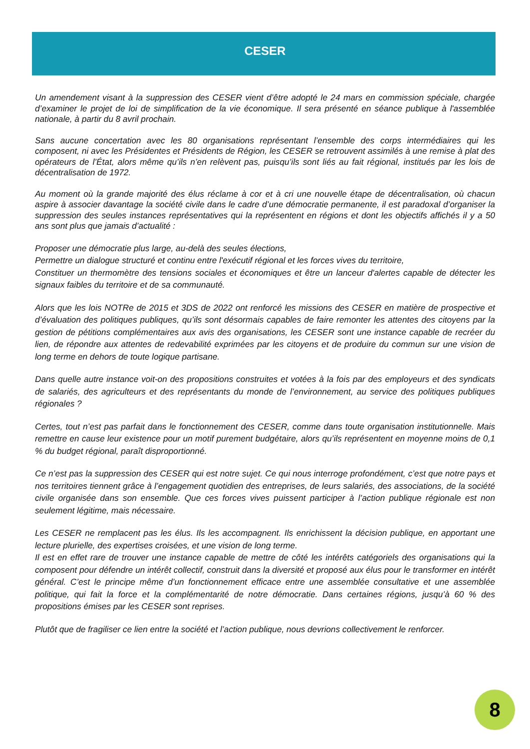CESER
Un amendement visant à la suppression des CESER vient d’être adopté le 24 mars en commission spéciale, chargée d’examiner le projet de loi de simplification de la vie économique. Il sera présenté en séance publique à l'assemblée nationale, à partir du 8 avril prochain.
Sans aucune concertation avec les 80 organisations représentant l’ensemble des corps intermédiaires qui les composent, ni avec les Présidentes et Présidents de Région, les CESER se retrouvent assimilés à une remise à plat des opérateurs de l’État, alors même qu’ils n’en relèvent pas, puisqu’ils sont liés au fait régional, institués par les lois de décentralisation de 1972.
Au moment où la grande majorité des élus réclame à cor et à cri une nouvelle étape de décentralisation, où chacun aspire à associer davantage la société civile dans le cadre d’une démocratie permanente, il est paradoxal d’organiser la suppression des seules instances représentatives qui la représentent en régions et dont les objectifs affichés il y a 50 ans sont plus que jamais d’actualité :
Proposer une démocratie plus large, au-delà des seules élections,
Permettre un dialogue structuré et continu entre l'exécutif régional et les forces vives du territoire,
Constituer un thermomètre des tensions sociales et économiques et être un lanceur d'alertes capable de détecter les signaux faibles du territoire et de sa communauté.
Alors que les lois NOTRe de 2015 et 3DS de 2022 ont renforcé les missions des CESER en matière de prospective et d’évaluation des politiques publiques, qu’ils sont désormais capables de faire remonter les attentes des citoyens par la gestion de pétitions complémentaires aux avis des organisations, les CESER sont une instance capable de recréer du lien, de répondre aux attentes de redevabilité exprimées par les citoyens et de produire du commun sur une vision de long terme en dehors de toute logique partisane.
Dans quelle autre instance voit-on des propositions construites et votées à la fois par des employeurs et des syndicats de salariés, des agriculteurs et des représentants du monde de l’environnement, au service des politiques publiques régionales ?
Certes, tout n’est pas parfait dans le fonctionnement des CESER, comme dans toute organisation institutionnelle. Mais remettre en cause leur existence pour un motif purement budgétaire, alors qu’ils représentent en moyenne moins de 0,1 % du budget régional, paraît disproportionné.
Ce n’est pas la suppression des CESER qui est notre sujet. Ce qui nous interroge profondément, c’est que notre pays et nos territoires tiennent grâce à l’engagement quotidien des entreprises, de leurs salariés, des associations, de la société civile organisée dans son ensemble. Que ces forces vives puissent participer à l’action publique régionale est non seulement légitime, mais nécessaire.
Les CESER ne remplacent pas les élus. Ils les accompagnent. Ils enrichissent la décision publique, en apportant une lecture plurielle, des expertises croisées, et une vision de long terme.
Il est en effet rare de trouver une instance capable de mettre de côté les intérêts catégoriels des organisations qui la composent pour défendre un intérêt collectif, construit dans la diversité et proposé aux élus pour le transformer en intérêt général. C’est le principe même d’un fonctionnement efficace entre une assemblée consultative et une assemblée politique, qui fait la force et la complémentarité de notre démocratie. Dans certaines régions, jusqu’à 60 % des propositions émises par les CESER sont reprises.
Plutôt que de fragiliser ce lien entre la société et l’action publique, nous devrions collectivement le renforcer.
8